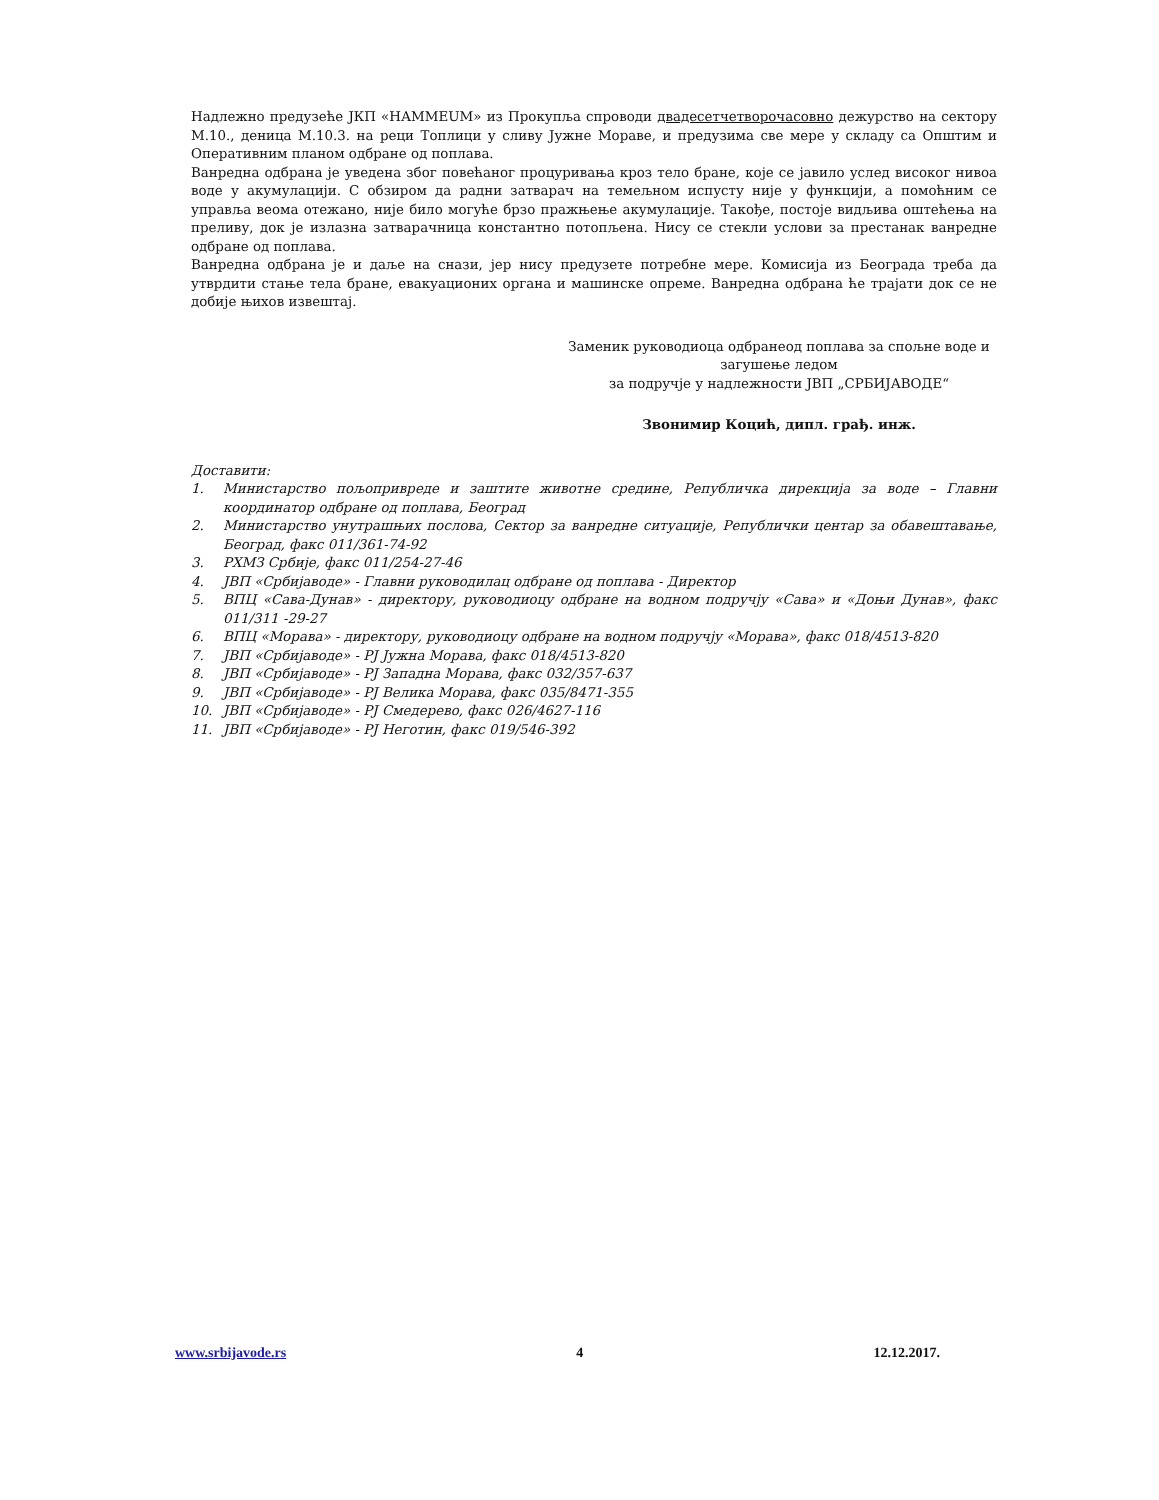Надлежно предузеће ЈКП «НАММЕUM» из Прокупља спроводи двадесетчетворочасовно дежурство на сектору М.10., деница М.10.3. на реци Топлици у сливу Јужне Мораве, и предузима све мере у складу са Општим и Оперативним планом одбране од поплава.
Ванредна одбрана је уведена због повећаног процуривања кроз тело бране, које се јавило услед високог нивоа воде у акумулацији. С обзиром да радни затварач на темељном испусту није у функцији, а помоћним се управља веома отежано, није било могуће брзо пражњење акумулације. Такође, постоје видљива оштећења на преливу, док је излазна затварачница константно потопљена. Нису се стекли услови за престанак ванредне одбране од поплава.
Ванредна одбрана је и даље на снази, јер нису предузете потребне мере. Комисија из Београда треба да утврдити стање тела бране, евакуационих органа и машинске опреме. Ванредна одбрана ће трајати док се не добије њихов извештај.
Заменик руководиоца одбранеод поплава за спољне воде и загушење ледом
за подручје у надлежности ЈВП „СРБИЈАВОДЕ“
Звонимир Коцић, дипл. грађ. инж.
Доставити:
1. Министарство пољопривреде и заштите животне средине, Републичка дирекција за воде – Главни координатор одбране од поплава, Београд
2. Министарство унутрашњих послова, Сектор за ванредне ситуације, Републички центар за обавештавање, Београд, факс 011/361-74-92
3. РХМЗ Србије, факс 011/254-27-46
4. ЈВП «Србијаводе» - Главни руководилац одбране од поплава - Директор
5. ВПЦ «Сава-Дунав» - директору, руководиоцу одбране на водном подручју «Сава» и «Доњи Дунав», факс 011/311 -29-27
6. ВПЦ «Морава» - директору, руководиоцу одбране на водном подручју «Морава», факс 018/4513-820
7. ЈВП «Србијаводе» - РЈ Јужна Морава, факс 018/4513-820
8. ЈВП «Србијаводе» - РЈ Западна Морава, факс 032/357-637
9. ЈВП «Србијаводе» - РЈ Велика Морава, факс 035/8471-355
10. ЈВП «Србијаводе» - РЈ Смедерево, факс 026/4627-116
11. ЈВП «Србијаводе» - РЈ Неготин, факс 019/546-392
www.srbijavode.rs 4 12.12.2017.